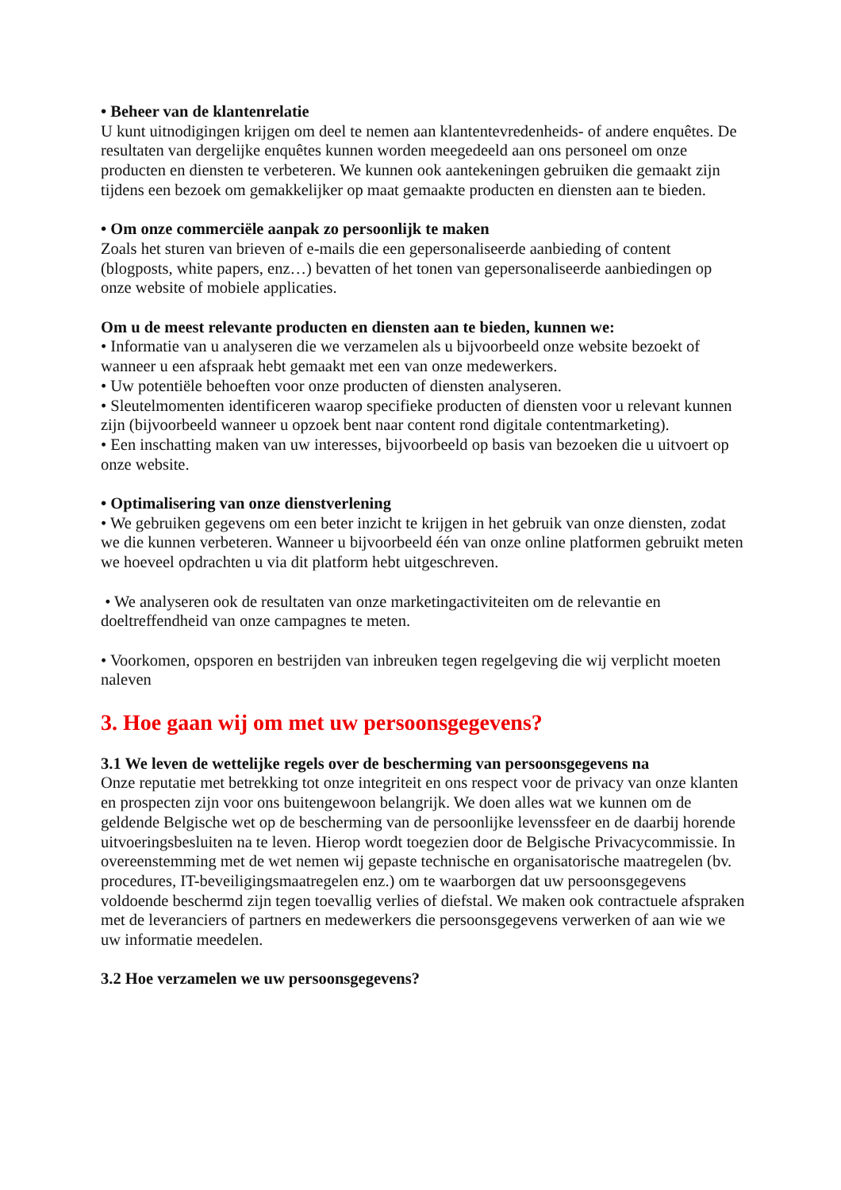• Beheer van de klantenrelatie
U kunt uitnodigingen krijgen om deel te nemen aan klantentevredenheids- of andere enquêtes. De resultaten van dergelijke enquêtes kunnen worden meegedeeld aan ons personeel om onze producten en diensten te verbeteren. We kunnen ook aantekeningen gebruiken die gemaakt zijn tijdens een bezoek om gemakkelijker op maat gemaakte producten en diensten aan te bieden.
• Om onze commerciële aanpak zo persoonlijk te maken
Zoals het sturen van brieven of e-mails die een gepersonaliseerde aanbieding of content (blogposts, white papers, enz…) bevatten of het tonen van gepersonaliseerde aanbiedingen op onze website of mobiele applicaties.
Om u de meest relevante producten en diensten aan te bieden, kunnen we:
• Informatie van u analyseren die we verzamelen als u bijvoorbeeld onze website bezoekt of wanneer u een afspraak hebt gemaakt met een van onze medewerkers.
• Uw potentiële behoeften voor onze producten of diensten analyseren.
• Sleutelmomenten identificeren waarop specifieke producten of diensten voor u relevant kunnen zijn (bijvoorbeeld wanneer u opzoek bent naar content rond digitale contentmarketing).
• Een inschatting maken van uw interesses, bijvoorbeeld op basis van bezoeken die u uitvoert op onze website.
• Optimalisering van onze dienstverlening
• We gebruiken gegevens om een beter inzicht te krijgen in het gebruik van onze diensten, zodat we die kunnen verbeteren. Wanneer u bijvoorbeeld één van onze online platformen gebruikt meten we hoeveel opdrachten u via dit platform hebt uitgeschreven.
• We analyseren ook de resultaten van onze marketingactiviteiten om de relevantie en doeltreffendheid van onze campagnes te meten.
• Voorkomen, opsporen en bestrijden van inbreuken tegen regelgeving die wij verplicht moeten naleven
3. Hoe gaan wij om met uw persoonsgegevens?
3.1 We leven de wettelijke regels over de bescherming van persoonsgegevens na
Onze reputatie met betrekking tot onze integriteit en ons respect voor de privacy van onze klanten en prospecten zijn voor ons buitengewoon belangrijk. We doen alles wat we kunnen om de geldende Belgische wet op de bescherming van de persoonlijke levenssfeer en de daarbij horende uitvoeringsbesluiten na te leven. Hierop wordt toegezien door de Belgische Privacycommissie. In overeenstemming met de wet nemen wij gepaste technische en organisatorische maatregelen (bv. procedures, IT-beveiligingsmaatregelen enz.) om te waarborgen dat uw persoonsgegevens voldoende beschermd zijn tegen toevallig verlies of diefstal. We maken ook contractuele afspraken met de leveranciers of partners en medewerkers die persoonsgegevens verwerken of aan wie we uw informatie meedelen.
3.2 Hoe verzamelen we uw persoonsgegevens?